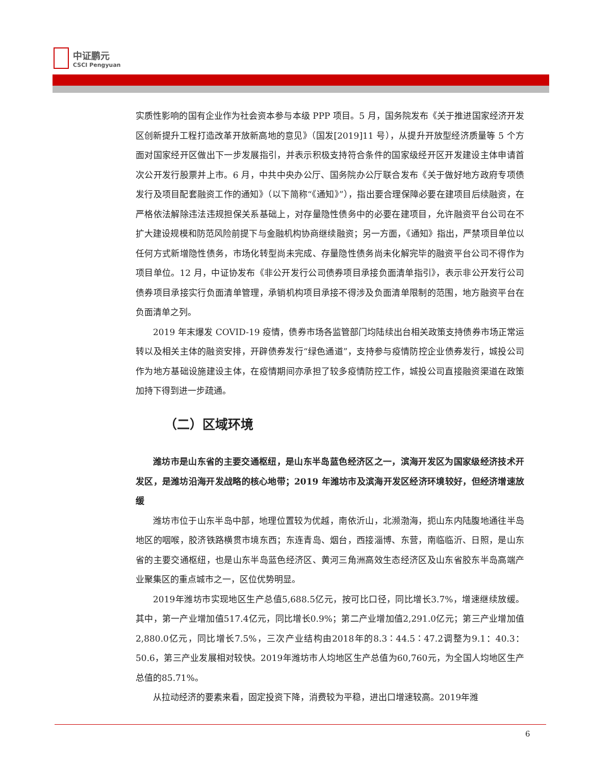中证鹏元
CSCI Pengyuan
实质性影响的国有企业作为社会资本参与本级 PPP 项目。5 月，国务院发布《关于推进国家经济开发区创新提升工程打造改革开放新高地的意见》（国发[2019]11 号），从提升开放型经济质量等 5 个方面对国家经开区做出下一步发展指引，并表示积极支持符合条件的国家级经开区开发建设主体申请首次公开发行股票并上市。6 月，中共中央办公厅、国务院办公厅联合发布《关于做好地方政府专项债发行及项目配套融资工作的通知》（以下简称“《通知》”），指出要合理保障必要在建项目后续融资，在严格依法解除违法违规担保关系基础上，对存量隐性债务中的必要在建项目，允许融资平台公司在不扩大建设规模和防范风险前提下与金融机构协商继续融资；另一方面，《通知》指出，严禁项目单位以任何方式新增隐性债务，市场化转型尚未完成、存量隐性债务尚未化解完毕的融资平台公司不得作为项目单位。12 月，中证协发布《非公开发行公司债券项目承接负面清单指引》，表示非公开发行公司债券项目承接实行负面清单管理，承销机构项目承接不得涉及负面清单限制的范围，地方融资平台在负面清单之列。
2019 年末爆发 COVID-19 疫情，债券市场各监管部门均陆续出台相关政策支持债券市场正常运转以及相关主体的融资安排，开辟债券发行“绿色通道”，支持参与疫情防控企业债券发行，城投公司作为地方基础设施建设主体，在疫情期间亦承担了较多疫情防控工作，城投公司直接融资渠道在政策加持下得到进一步疏通。
（二）区域环境
潍坊市是山东省的主要交通枢纽，是山东半岛蓝色经济区之一，滨海开发区为国家级经济技术开发区，是潍坊沿海开发战略的核心地带；2019 年潍坊市及滨海开发区经济环境较好，但经济增速放缓
潍坊市位于山东半岛中部，地理位置较为优越，南依沂山，北濒渤海，扼山东内陆腹地通往半岛地区的咽喉，胶济铁路横贯市境东西；东连青岛、烟台，西接淄博、东营，南临临沂、日照，是山东省的主要交通枢纽，也是山东半岛蓝色经济区、黄河三角洲高效生态经济区及山东省胶东半岛高端产业聚集区的重点城市之一，区位优势明显。
2019年潍坊市实现地区生产总值5,688.5亿元，按可比口径，同比增长3.7%，增速继续放缓。其中，第一产业增加值517.4亿元，同比增长0.9%；第二产业增加值2,291.0亿元；第三产业增加值2,880.0亿元，同比增长7.5%，三次产业结构由2018年的8.3∶44.5∶47.2调整为9.1：40.3：50.6，第三产业发展相对较快。2019年潍坊市人均地区生产总值为60,760元，为全国人均地区生产总值的85.71%。
从拉动经济的要素来看，固定投资下降，消费较为平稳，进出口增速较高。2019年潍
6